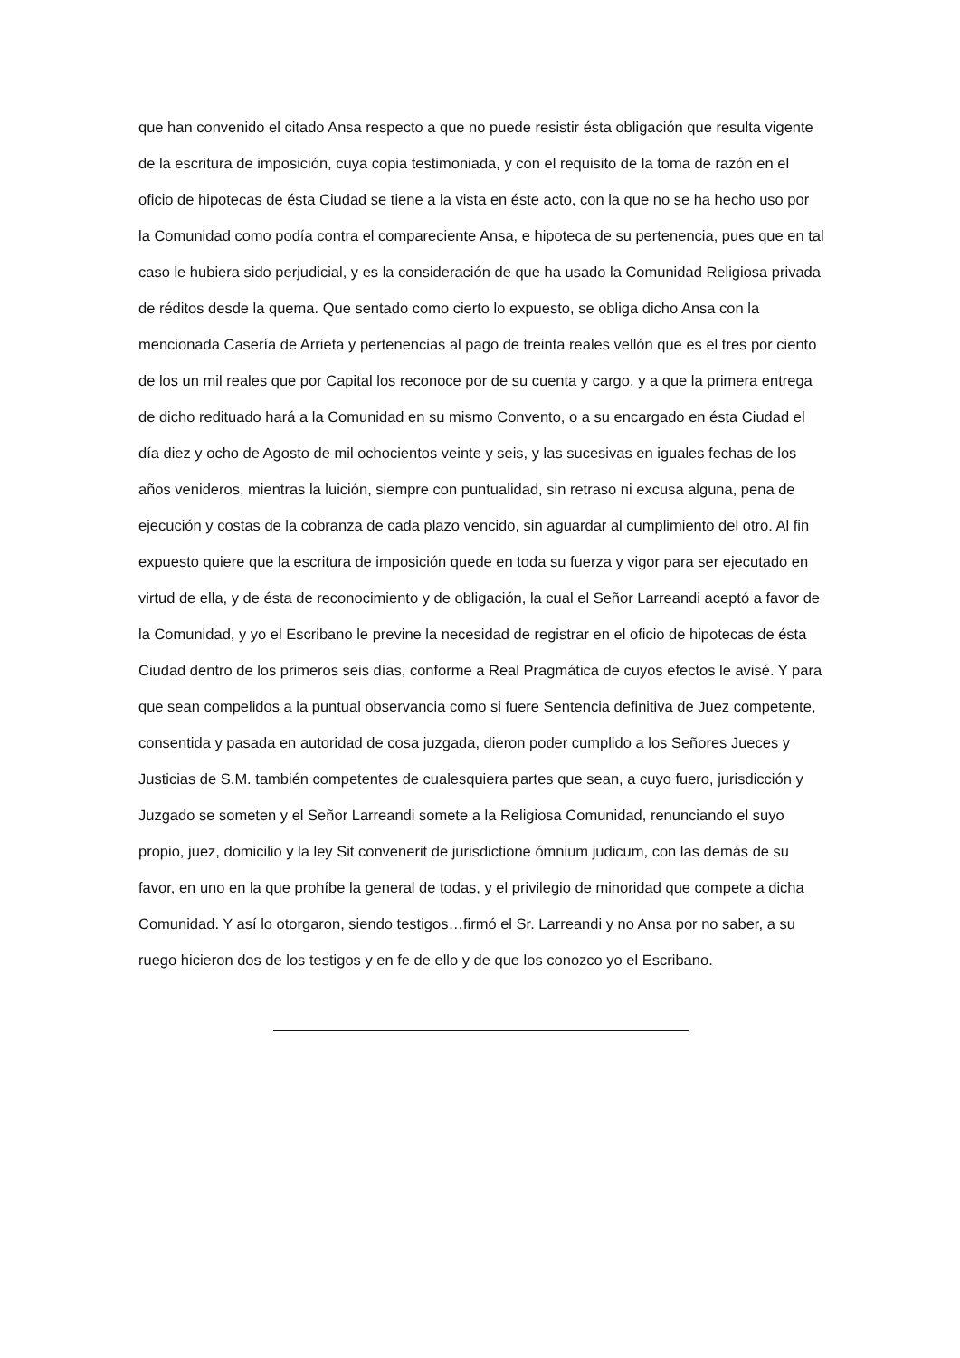que han convenido el citado Ansa respecto a que no puede resistir ésta obligación que resulta vigente de la escritura de imposición, cuya copia testimoniada, y con el requisito de la toma de razón en el oficio de hipotecas de ésta Ciudad se tiene a la vista en éste acto, con la que no se ha hecho uso por la Comunidad como podía contra el compareciente Ansa, e hipoteca de su pertenencia, pues que en tal caso le hubiera sido perjudicial, y es la consideración de que ha usado la Comunidad Religiosa privada de réditos desde la quema. Que sentado como cierto lo expuesto, se obliga dicho Ansa con la mencionada Casería de Arrieta y pertenencias al pago de treinta reales vellón que es el tres por ciento de los un mil reales que por Capital los reconoce por de su cuenta y cargo, y a que la primera entrega de dicho redituado hará a la Comunidad en su mismo Convento, o a su encargado en ésta Ciudad el día diez y ocho de Agosto de mil ochocientos veinte y seis, y las sucesivas en iguales fechas de los años venideros, mientras la luición, siempre con puntualidad, sin retraso ni excusa alguna, pena de ejecución y costas de la cobranza de cada plazo vencido, sin aguardar al cumplimiento del otro. Al fin expuesto quiere que la escritura de imposición quede en toda su fuerza y vigor para ser ejecutado en virtud de ella, y de ésta de reconocimiento y de obligación, la cual el Señor Larreandi aceptó a favor de la Comunidad, y yo el Escribano le previne la necesidad de registrar en el oficio de hipotecas de ésta Ciudad dentro de los primeros seis días, conforme a Real Pragmática de cuyos efectos le avisé. Y para que sean compelidos a la puntual observancia como si fuere Sentencia definitiva de Juez competente, consentida y pasada en autoridad de cosa juzgada, dieron poder cumplido a los Señores Jueces y Justicias de S.M. también competentes de cualesquiera partes que sean, a cuyo fuero, jurisdicción y Juzgado se someten y el Señor Larreandi somete a la Religiosa Comunidad, renunciando el suyo propio, juez, domicilio y la ley Sit convenerit de jurisdictione ómnium judicum, con las demás de su favor, en uno en la que prohíbe la general de todas, y el privilegio de minoridad que compete a dicha Comunidad. Y así lo otorgaron, siendo testigos…firmó el Sr. Larreandi y no Ansa por no saber, a su ruego hicieron dos de los testigos y en fe de ello y de que los conozco yo el Escribano.